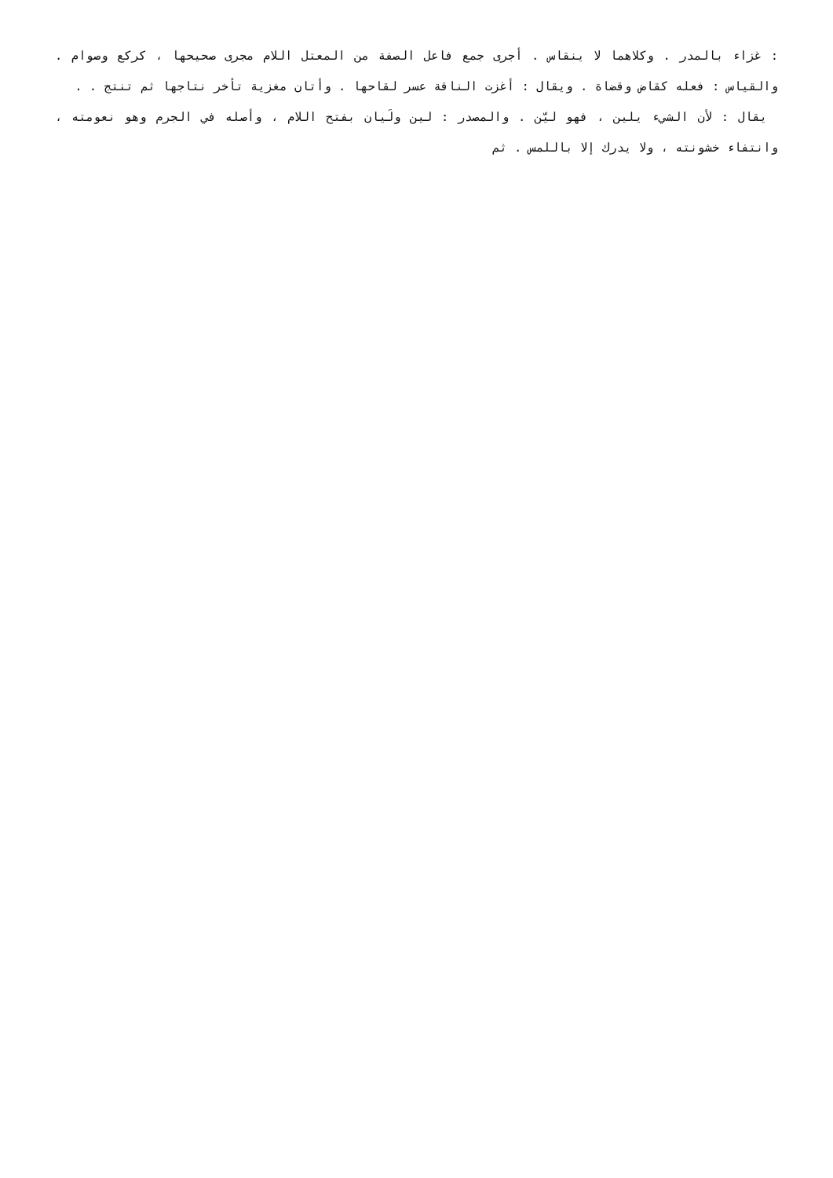: غزاء بالمدر . وكلاهما لا ينقاس . أجرى جمع فاعل الصفة من المعتل اللام مجرى صحيحها ، كركع وصوام . والقياس : فعله كقاض وقضاة . ويقال : أغزت الناقة عسر لقاحها . وأتان مغزية تأخر نتاجها ثم تنتج . .
يقال : لأن الشيء يلين ، فهو ليّن . والمصدر : لين ولَيان بفتح اللام ، وأصله في الجرم وهو نعومته ، وانتفاء خشونته ، ولا يدرك إلا باللمس . ثم